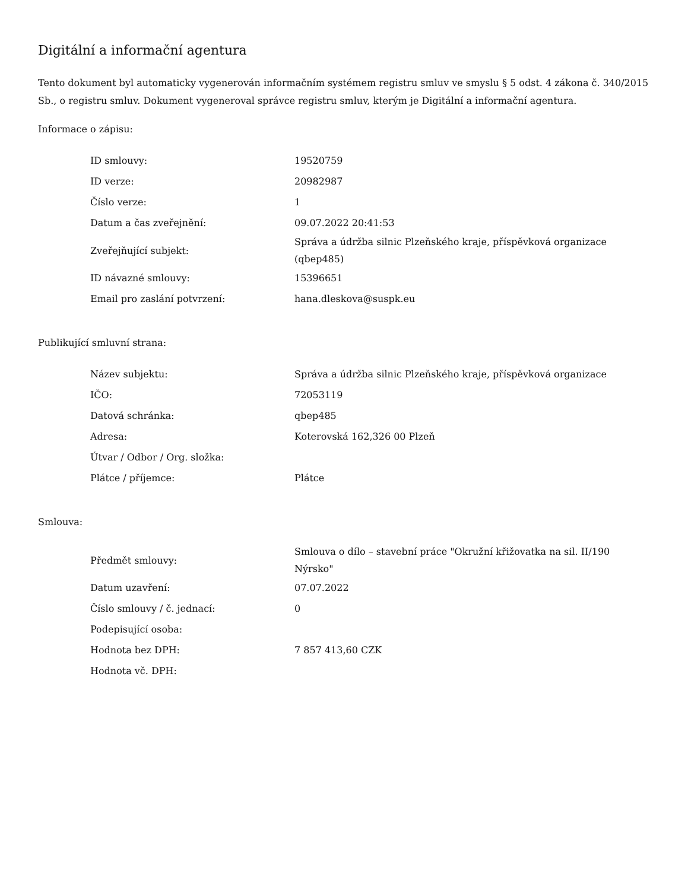Digitální a informační agentura
Tento dokument byl automaticky vygenerován informačním systémem registru smluv ve smyslu § 5 odst. 4 zákona č. 340/2015 Sb., o registru smluv. Dokument vygeneroval správce registru smluv, kterým je Digitální a informační agentura.
Informace o zápisu:
| ID smlouvy: | 19520759 |
| ID verze: | 20982987 |
| Číslo verze: | 1 |
| Datum a čas zveřejnění: | 09.07.2022 20:41:53 |
| Zveřejňující subjekt: | Správa a údržba silnic Plzeňského kraje, příspěvková organizace (qbep485) |
| ID návazné smlouvy: | 15396651 |
| Email pro zaslání potvrzení: | hana.dleskova@suspk.eu |
Publikující smluvní strana:
| Název subjektu: | Správa a údržba silnic Plzeňského kraje, příspěvková organizace |
| IČO: | 72053119 |
| Datová schránka: | qbep485 |
| Adresa: | Koterovská 162,326 00 Plzeň |
| Útvar / Odbor / Org. složka: | |
| Plátce / příjemce: | Plátce |
Smlouva:
| Předmět smlouvy: | Smlouva o dílo – stavební práce "Okružní křižovatka na sil. II/190 Nýrsko" |
| Datum uzavření: | 07.07.2022 |
| Číslo smlouvy / č. jednací: | 0 |
| Podepisující osoba: | |
| Hodnota bez DPH: | 7 857 413,60 CZK |
| Hodnota vč. DPH: | |